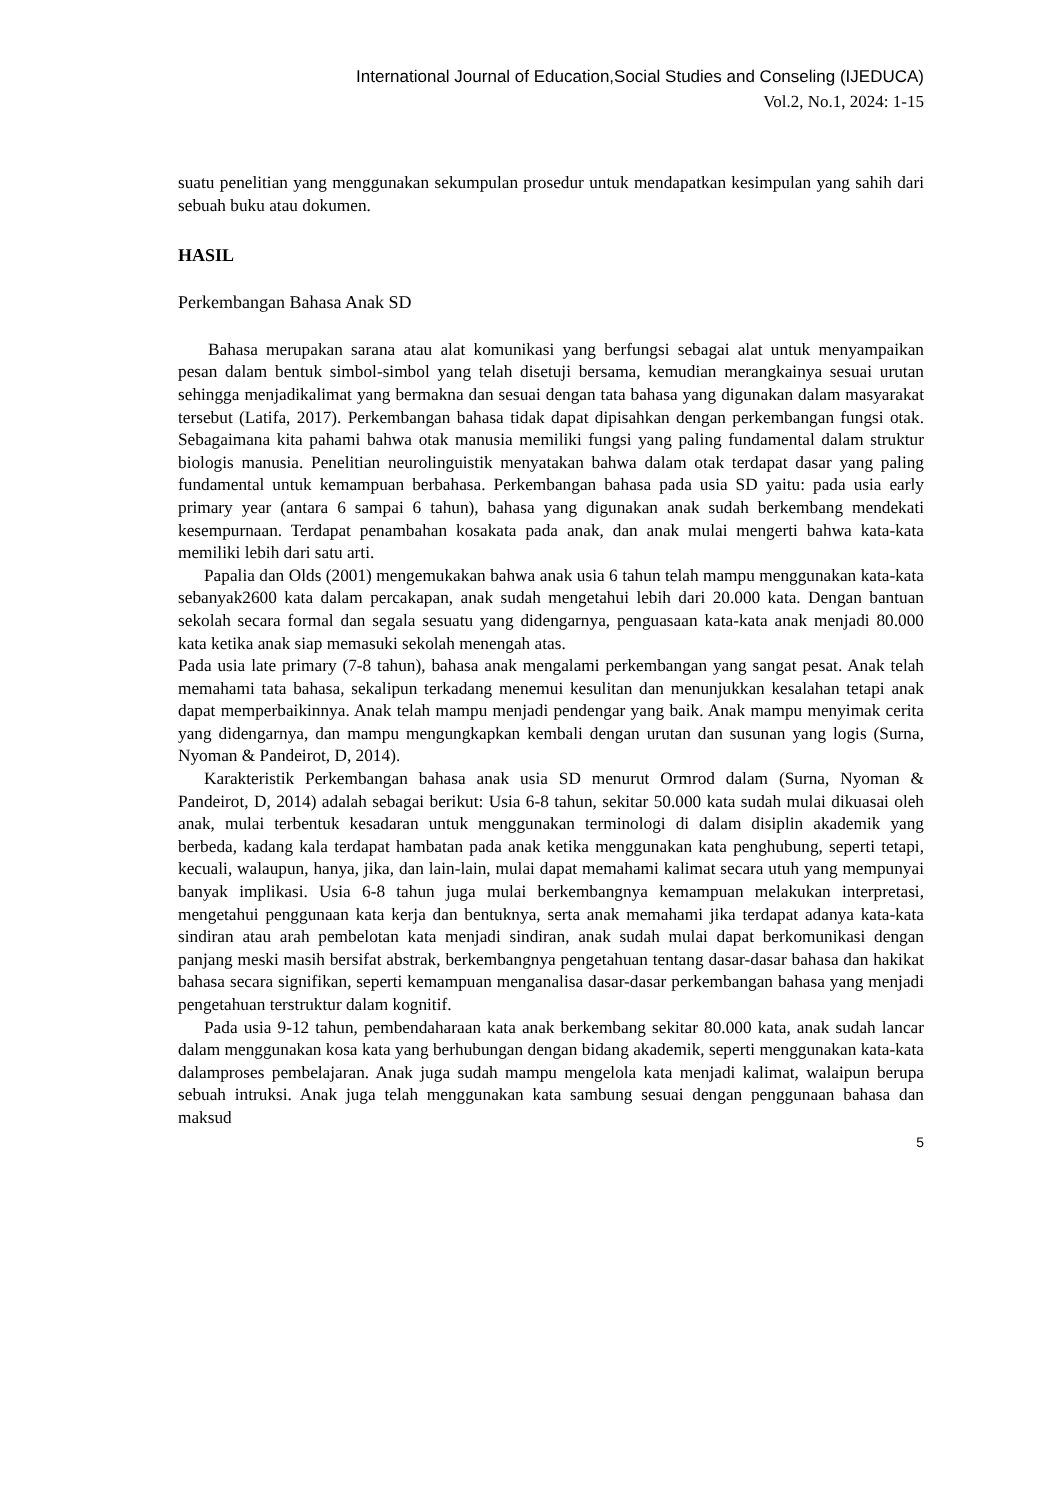International Journal of Education,Social Studies and Conseling (IJEDUCA)
Vol.2, No.1, 2024: 1-15
suatu penelitian yang menggunakan sekumpulan prosedur untuk mendapatkan kesimpulan yang sahih dari sebuah buku atau dokumen.
HASIL
Perkembangan Bahasa Anak SD
Bahasa merupakan sarana atau alat komunikasi yang berfungsi sebagai alat untuk menyampaikan pesan dalam bentuk simbol-simbol yang telah disetuji bersama, kemudian merangkainya sesuai urutan sehingga menjadikalimat yang bermakna dan sesuai dengan tata bahasa yang digunakan dalam masyarakat tersebut (Latifa, 2017). Perkembangan bahasa tidak dapat dipisahkan dengan perkembangan fungsi otak. Sebagaimana kita pahami bahwa otak manusia memiliki fungsi yang paling fundamental dalam struktur biologis manusia. Penelitian neurolinguistik menyatakan bahwa dalam otak terdapat dasar yang paling fundamental untuk kemampuan berbahasa. Perkembangan bahasa pada usia SD yaitu: pada usia early primary year (antara 6 sampai 6 tahun), bahasa yang digunakan anak sudah berkembang mendekati kesempurnaan. Terdapat penambahan kosakata pada anak, dan anak mulai mengerti bahwa kata-kata memiliki lebih dari satu arti.
Papalia dan Olds (2001) mengemukakan bahwa anak usia 6 tahun telah mampu menggunakan kata-kata sebanyak2600 kata dalam percakapan, anak sudah mengetahui lebih dari 20.000 kata. Dengan bantuan sekolah secara formal dan segala sesuatu yang didengarnya, penguasaan kata-kata anak menjadi 80.000 kata ketika anak siap memasuki sekolah menengah atas.
Pada usia late primary (7-8 tahun), bahasa anak mengalami perkembangan yang sangat pesat. Anak telah memahami tata bahasa, sekalipun terkadang menemui kesulitan dan menunjukkan kesalahan tetapi anak dapat memperbaikinnya. Anak telah mampu menjadi pendengar yang baik. Anak mampu menyimak cerita yang didengarnya, dan mampu mengungkapkan kembali dengan urutan dan susunan yang logis (Surna, Nyoman & Pandeirot, D, 2014).
Karakteristik Perkembangan bahasa anak usia SD menurut Ormrod dalam (Surna, Nyoman & Pandeirot, D, 2014) adalah sebagai berikut: Usia 6-8 tahun, sekitar 50.000 kata sudah mulai dikuasai oleh anak, mulai terbentuk kesadaran untuk menggunakan terminologi di dalam disiplin akademik yang berbeda, kadang kala terdapat hambatan pada anak ketika menggunakan kata penghubung, seperti tetapi, kecuali, walaupun, hanya, jika, dan lain-lain, mulai dapat memahami kalimat secara utuh yang mempunyai banyak implikasi. Usia 6-8 tahun juga mulai berkembangnya kemampuan melakukan interpretasi, mengetahui penggunaan kata kerja dan bentuknya, serta anak memahami jika terdapat adanya kata-kata sindiran atau arah pembelotan kata menjadi sindiran, anak sudah mulai dapat berkomunikasi dengan panjang meski masih bersifat abstrak, berkembangnya pengetahuan tentang dasar-dasar bahasa dan hakikat bahasa secara signifikan, seperti kemampuan menganalisa dasar-dasar perkembangan bahasa yang menjadi pengetahuan terstruktur dalam kognitif.
Pada usia 9-12 tahun, pembendaharaan kata anak berkembang sekitar 80.000 kata, anak sudah lancar dalam menggunakan kosa kata yang berhubungan dengan bidang akademik, seperti menggunakan kata-kata dalamproses pembelajaran. Anak juga sudah mampu mengelola kata menjadi kalimat, walaipun berupa sebuah intruksi. Anak juga telah menggunakan kata sambung sesuai dengan penggunaan bahasa dan maksud
5